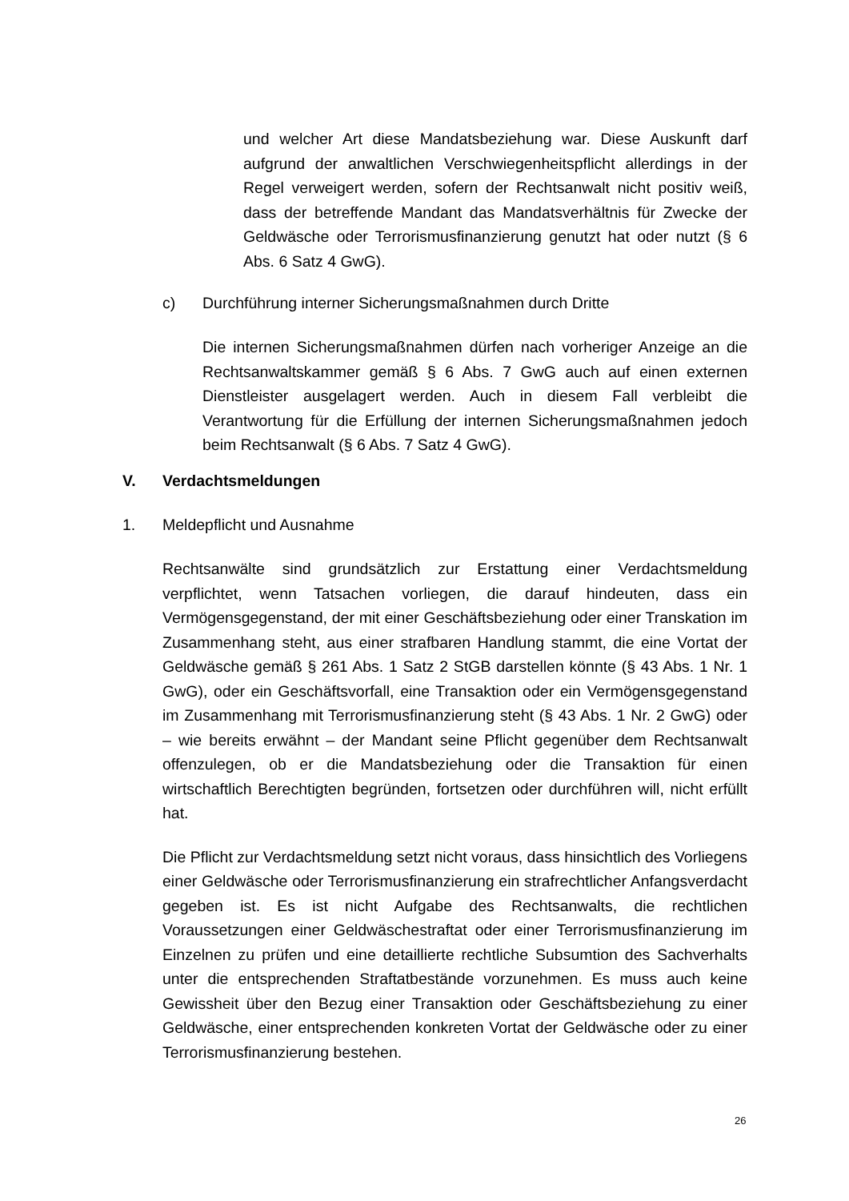und welcher Art diese Mandatsbeziehung war. Diese Auskunft darf aufgrund der anwaltlichen Verschwiegenheitspflicht allerdings in der Regel verweigert werden, sofern der Rechtsanwalt nicht positiv weiß, dass der betreffende Mandant das Mandatsverhältnis für Zwecke der Geldwäsche oder Terrorismusfinanzierung genutzt hat oder nutzt (§ 6 Abs. 6 Satz 4 GwG).
c) Durchführung interner Sicherungsmaßnahmen durch Dritte
Die internen Sicherungsmaßnahmen dürfen nach vorheriger Anzeige an die Rechtsanwaltskammer gemäß § 6 Abs. 7 GwG auch auf einen externen Dienstleister ausgelagert werden. Auch in diesem Fall verbleibt die Verantwortung für die Erfüllung der internen Sicherungsmaßnahmen jedoch beim Rechtsanwalt (§ 6 Abs. 7 Satz 4 GwG).
V. Verdachtsmeldungen
1. Meldepflicht und Ausnahme
Rechtsanwälte sind grundsätzlich zur Erstattung einer Verdachtsmeldung verpflichtet, wenn Tatsachen vorliegen, die darauf hindeuten, dass ein Vermögensgegenstand, der mit einer Geschäftsbeziehung oder einer Transkation im Zusammenhang steht, aus einer strafbaren Handlung stammt, die eine Vortat der Geldwäsche gemäß § 261 Abs. 1 Satz 2 StGB darstellen könnte (§ 43 Abs. 1 Nr. 1 GwG), oder ein Geschäftsvorfall, eine Transaktion oder ein Vermögensgegenstand im Zusammenhang mit Terrorismusfinanzierung steht (§ 43 Abs. 1 Nr. 2 GwG) oder – wie bereits erwähnt – der Mandant seine Pflicht gegenüber dem Rechtsanwalt offenzulegen, ob er die Mandatsbeziehung oder die Transaktion für einen wirtschaftlich Berechtigten begründen, fortsetzen oder durchführen will, nicht erfüllt hat.
Die Pflicht zur Verdachtsmeldung setzt nicht voraus, dass hinsichtlich des Vorliegens einer Geldwäsche oder Terrorismusfinanzierung ein strafrechtlicher Anfangsverdacht gegeben ist. Es ist nicht Aufgabe des Rechtsanwalts, die rechtlichen Voraussetzungen einer Geldwäschestraftat oder einer Terrorismusfinanzierung im Einzelnen zu prüfen und eine detaillierte rechtliche Subsumtion des Sachverhalts unter die entsprechenden Straftatbestände vorzunehmen. Es muss auch keine Gewissheit über den Bezug einer Transaktion oder Geschäftsbeziehung zu einer Geldwäsche, einer entsprechenden konkreten Vortat der Geldwäsche oder zu einer Terrorismusfinanzierung bestehen.
26